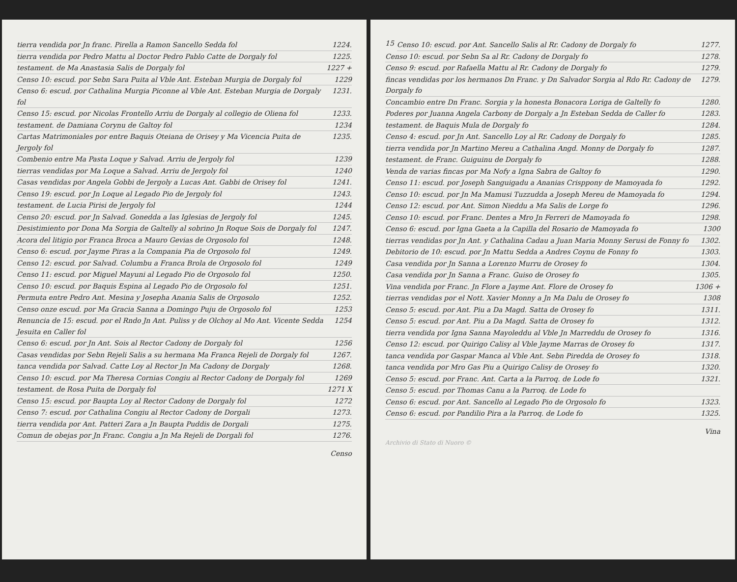tierra vendida por Jn franc. Pirella a Ramon Sancello Sedda fol 1224.
tierra vendida por Pedro Mattu al Doctor Pedro Pablo Catte de Dorgaly fol 1225.
testament. de Ma Anastasia Salis de Dorgaly fol 1227 +
Censo 10: escud. por Sebn Sara Puita al Vble Ant. Esteban Murgia de Dorgaly fol 1229
Censo 6: escud. por Cathalina Murgia Piconne al Vble Ant. Esteban Murgia de Dorgaly fol 1231.
Censo 15: escud. por Nicolas Frontello Arriu de Dorgaly al collegio de Oliena fol 1233.
testament. de Damiana Corynu de Galtoy fol 1234
Cartas Matrimoniales por entre Baquis Oteiana de Orisey y Ma Vicencia Puita de Jergoly fol 1235.
Combenio entre Ma Pasta Loque y Salvad. Arriu de Jergoly fol 1239
tierras vendidas por Ma Loque a Salvad. Arriu de Jergoly fol 1240
Casas vendidas por Angela Gobbi de Jergoly a Lucas Ant. Gabbi de Orisey fol 1241.
Censo 19: escud. por Jn Loque al Legado Pio de Jergoly fol 1243.
testament. de Lucia Pirisi de Jergoly fol 1244
Censo 20: escud. por Jn Salvad. Gonedda a las Iglesias de Jergoly fol 1245.
Desistimiento por Dona Ma Sorgia de Galtelly al sobrino Jn Roque Sois de Dorgaly fol 1247.
Acora del litigio por Franca Broca a Mauro Gevias de Orgosolo fol 1248.
Censo 6: escud. por Jayme Piras a la Compania Pia de Orgosolo fol 1249.
Censo 12: escud. por Salvad. Columbu a Franca Brola de Orgosolo fol 1249
Censo 11: escud. por Miguel Mayuni al Legado Pio de Orgosolo fol 1250.
Censo 10: escud. por Baquis Espina al Legado Pio de Orgosolo fol 1251.
Permuta entre Pedro Ant. Mesina y Josepha Anania Salis de Orgosolo 1252.
Censo onze escud. por Ma Gracia Sanna a Domingo Puju de Orgosolo fol 1253
Renuncia de 15: escud. por el Rndo Jn Ant. Puliss y de Olchoy al Mo Ant. Vicente Sedda Jesuita en Caller fol 1254
Censo 6: escud. por Jn Ant. Sois al Rector Cadony de Dorgaly fol 1256
Casas vendidas por Sebn Rejeli Salis a su hermana Ma Franca Rejeli de Dorgaly fol 1267.
tanca vendida por Salvad. Catte Loy al Rector Jn Ma Cadony de Dorgaly 1268.
Censo 10: escud. por Ma Theresa Cornias Congiu al Rector Cadony de Dorgaly fol 1269
testament. de Rosa Puita de Dorgaly fol 1271 X
Censo 15: escud. por Baupta Loy al Rector Cadony de Dorgaly fol 1272
Censo 7: escud. por Cathalina Congiu al Rector Cadony de Dorgali 1273.
tierra vendida por Ant. Patteri Zara a Jn Baupta Puddis de Dorgali 1275.
Comun de obejas por Jn Franc. Congiu a Jn Ma Rejeli de Dorgali fol 1276.
Censo
15
Censo 10: escud. por Ant. Sancello Salis al Rr. Cadony de Dorgaly fo 1277.
Censo 10: escud. por Sebn Sa al Rr. Cadony de Dorgaly fo 1278.
Censo 9: escud. por Rafaella Mattu al Rr. Cadony de Dorgaly fo 1279.
fincas vendidas por los hermanos Dn Franc. y Dn Salvador Sorgia al Rdo Rr. Cadony de Dorgaly fo 1279.
Concambio entre Dn Franc. Sorgia y la honesta Bonacora Loriga de Galtelly fo 1280.
Poderes por Juanna Angela Carbony de Dorgaly a Jn Esteban Sedda de Caller fo 1283.
testament. de Baquis Mula de Dorgaly fo 1284.
Censo 4: escud. por Jn Ant. Sancello Loy al Rr. Cadony de Dorgaly fo 1285.
tierra vendida por Jn Martino Mereu a Cathalina Angd. Monny de Dorgaly fo 1287.
testament. de Franc. Guiguinu de Dorgaly fo 1288.
Venda de varias fincas por Ma Nofy a Igna Sabra de Galtoy fo 1290.
Censo 11: escud. por Joseph Sanguigadu a Ananias Crisppony de Mamoyada fo 1292.
Censo 10: escud. por Jn Ma Mamusi Tuzzudda a Joseph Mereu de Mamoyada fo 1294.
Censo 12: escud. por Ant. Simon Nieddu a Ma Salis de Lorge fo 1296.
Censo 10: escud. por Franc. Dentes a Mro Jn Ferreri de Mamoyada fo 1298.
Censo 6: escud. por Igna Gaeta a la Capilla del Rosario de Mamoyada fo 1300
tierras vendidas por Jn Ant. y Cathalina Cadau a Juan Maria Monny Serusi de Fonny fo 1302.
Debitorio de 10: escud. por Jn Mattu Sedda a Andres Coynu de Fonny fo 1303.
Casa vendida por Jn Sanna a Lorenzo Murru de Orosey fo 1304.
Casa vendida por Jn Sanna a Franc. Guiso de Orosey fo 1305.
Vina vendida por Franc. Jn Flore a Jayme Ant. Flore de Orosey fo 1306 +
tierras vendidas por el Nott. Xavier Monny a Jn Ma Dalu de Orosey fo 1308
Censo 5: escud. por Ant. Piu a Da Magd. Satta de Orosey fo 1311.
Censo 5: escud. por Ant. Piu a Da Magd. Satta de Orosey fo 1312.
tierra vendida por Igna Sanna Mayoleddu al Vble Jn Marreddu de Orosey fo 1316.
Censo 12: escud. por Quirigo Calisy al Vble Jayme Marras de Orosey fo 1317.
tanca vendida por Gaspar Manca al Vble Ant. Sebn Piredda de Orosey fo 1318.
tanca vendida por Mro Gas Piu a Quirigo Calisy de Orosey fo 1320.
Censo 5: escud. por Franc. Ant. Carta a la Parroq. de Lode fo 1321.
Censo 5: escud. por Thomas Canu a la Parroq. de Lode fo
Censo 6: escud. por Ant. Sancello al Legado Pio de Orgosolo fo 1323.
Censo 6: escud. por Pandilio Pira a la Parroq. de Lode fo 1325.
Vina
Archivio di Stato di Nuoro ©